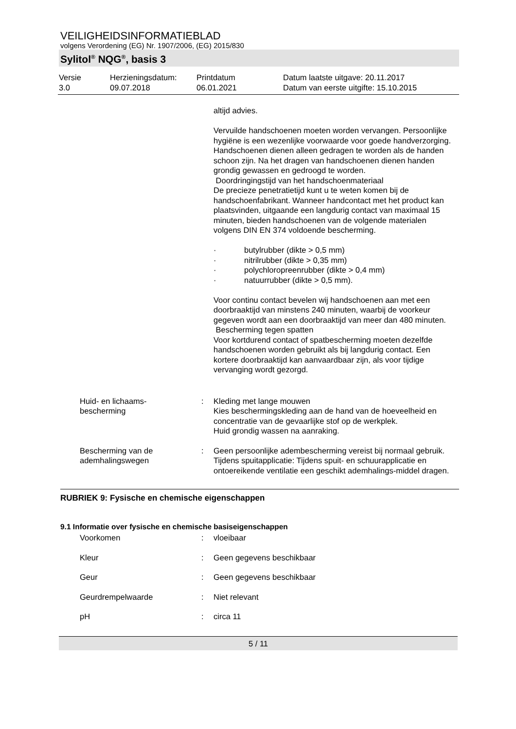VEILIGHEIDSINFORMATIEBLAD
volgens Verordening (EG) Nr. 1907/2006, (EG) 2015/830
Sylitol<sup>®</sup> NQG<sup>®</sup>, basis 3
Versie
3.0
Herzieningsdatum:
09.07.2018
Printdatum
06.01.2021
Datum laatste uitgave: 20.11.2017
Datum van eerste uitgifte: 15.10.2015
altijd advies.
Vervuilde handschoenen moeten worden vervangen. Persoonlijke hygiëne is een wezenlijke voorwaarde voor goede handverzorging. Handschoenen dienen alleen gedragen te worden als de handen schoon zijn. Na het dragen van handschoenen dienen handen grondig gewassen en gedroogd te worden.
Doordringingstijd van het handschoenmateriaal
De precieze penetratietijd kunt u te weten komen bij de handschoenfabrikant. Wanneer handcontact met het product kan plaatsvinden, uitgaande een langdurig contact van maximaal 15 minuten, bieden handschoenen van de volgende materialen volgens DIN EN 374 voldoende bescherming.
· butylrubber (dikte > 0,5 mm)
· nitrilrubber (dikte > 0,35 mm)
· polychloropreenrubber (dikte > 0,4 mm)
· natuurrubber (dikte > 0,5 mm).
Voor continu contact bevelen wij handschoenen aan met een doorbraaktijd van minstens 240 minuten, waarbij de voorkeur gegeven wordt aan een doorbraaktijd van meer dan 480 minuten.
Bescherming tegen spatten
Voor kortdurend contact of spatbescherming moeten dezelfde handschoenen worden gebruikt als bij langdurig contact. Een kortere doorbraaktijd kan aanvaardbaar zijn, als voor tijdige vervanging wordt gezorgd.
Huid- en lichaams-
bescherming
: Kleding met lange mouwen
Kies beschermingskleding aan de hand van de hoeveelheid en concentratie van de gevaarlijke stof op de werkplek.
Huid grondig wassen na aanraking.
Bescherming van de
ademhalingswegen
: Geen persoonlijke adembescherming vereist bij normaal gebruik.
Tijdens spuitapplicatie: Tijdens spuit- en schuurapplicatie en ontoereikende ventilatie een geschikt ademhalings-middel dragen.
RUBRIEK 9: Fysische en chemische eigenschappen
9.1 Informatie over fysische en chemische basiseigenschappen
Voorkomen : vloeibaar
Kleur : Geen gegevens beschikbaar
Geur : Geen gegevens beschikbaar
Geurdrempelwaarde : Niet relevant
pH : circa 11
5 / 11